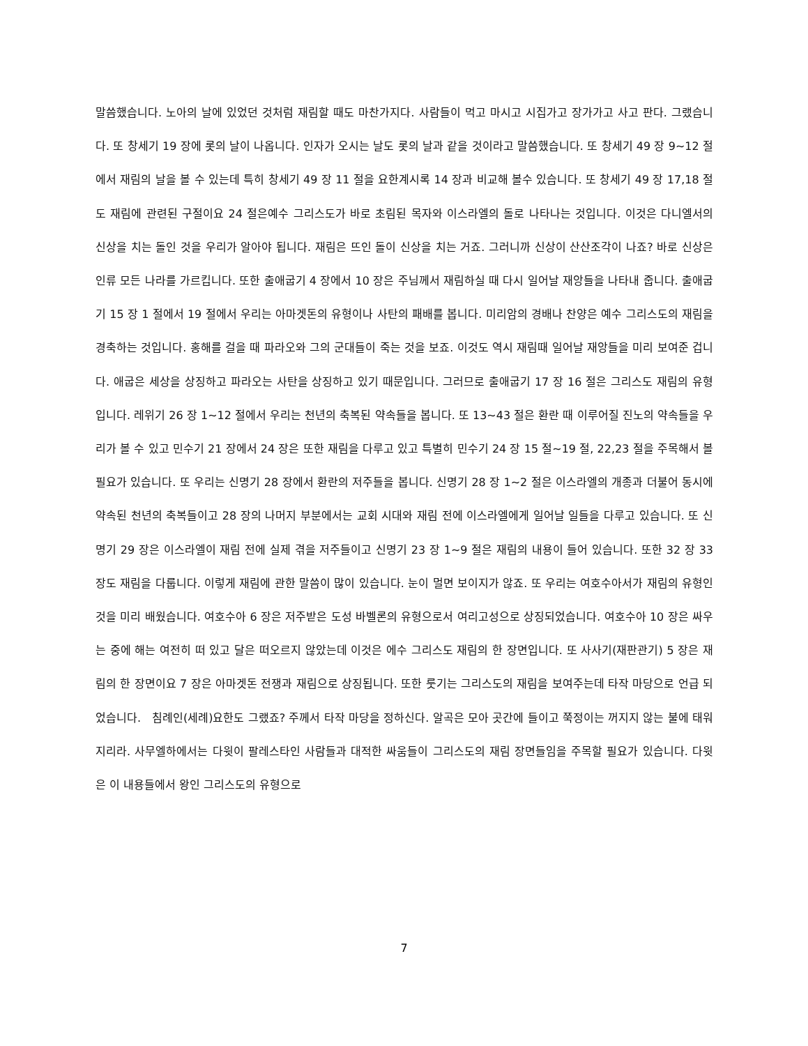말씀했습니다. 노아의 날에 있었던 것처럼 재림할 때도 마찬가지다. 사람들이 먹고 마시고 시집가고 장가가고 사고 판다. 그랬습니다. 또 창세기 19 장에 롯의 날이 나옵니다. 인자가 오시는 날도 롯의 날과 같을 것이라고 말씀했습니다. 또 창세기 49 장 9~12 절에서 재림의 날을 볼 수 있는데 특히 창세기 49 장 11 절을 요한계시록 14 장과 비교해 볼수 있습니다. 또 창세기 49 장 17,18 절도 재림에 관련된 구절이요 24 절은예수 그리스도가 바로 초림된 목자와 이스라엘의 돌로 나타나는 것입니다. 이것은 다니엘서의 신상을 치는 돌인 것을 우리가 알아야 됩니다. 재림은 뜨인 돌이 신상을 치는 거죠. 그러니까 신상이 산산조각이 나죠? 바로 신상은 인류 모든 나라를 가르킵니다. 또한 출애굽기 4 장에서 10 장은 주님께서 재림하실 때 다시 일어날 재앙들을 나타내 줍니다. 출애굽기 15 장 1 절에서 19 절에서 우리는 아마겟돈의 유형이나 사탄의 패배를 봅니다. 미리암의 경배나 찬양은 예수 그리스도의 재림을 경축하는 것입니다. 홍해를 걸을 때 파라오와 그의 군대들이 죽는 것을 보죠. 이것도 역시 재림때 일어날 재앙들을 미리 보여준 겁니다. 애굽은 세상을 상징하고 파라오는 사탄을 상징하고 있기 때문입니다. 그러므로 출애굽기 17 장 16 절은 그리스도 재림의 유형입니다. 레위기 26 장 1~12 절에서 우리는 천년의 축복된 약속들을 봅니다. 또 13~43 절은 환란 때 이루어질 진노의 약속들을 우리가 볼 수 있고 민수기 21 장에서 24 장은 또한 재림을 다루고 있고 특별히 민수기 24 장 15 절~19 절, 22,23 절을 주목해서 볼 필요가 있습니다. 또 우리는 신명기 28 장에서 환란의 저주들을 봅니다. 신명기 28 장 1~2 절은 이스라엘의 개종과 더불어 동시에 약속된 천년의 축복들이고 28 장의 나머지 부분에서는 교회 시대와 재림 전에 이스라엘에게 일어날 일들을 다루고 있습니다. 또 신명기 29 장은 이스라엘이 재림 전에 실제 겪을 저주들이고 신명기 23 장 1~9 절은 재림의 내용이 들어 있습니다. 또한 32 장 33 장도 재림을 다룹니다. 이렇게 재림에 관한 말씀이 많이 있습니다. 눈이 멀면 보이지가 않죠. 또 우리는 여호수아서가 재림의 유형인 것을 미리 배웠습니다. 여호수아 6 장은 저주받은 도성 바벨론의 유형으로서 여리고성으로 상징되었습니다. 여호수아 10 장은 싸우는 중에 해는 여전히 떠 있고 달은 떠오르지 않았는데 이것은 에수 그리스도 재림의 한 장면입니다. 또 사사기(재판관기) 5 장은 재림의 한 장면이요 7 장은 아마겟돈 전쟁과 재림으로 상징됩니다. 또한 룻기는 그리스도의 재림을 보여주는데 타작 마당으로 언급 되었습니다. 침례인(세례)요한도 그랬죠? 주께서 타작 마당을 정하신다. 알곡은 모아 곳간에 들이고 쭉정이는 꺼지지 않는 불에 태워지리라. 사무엘하에서는 다윗이 팔레스타인 사람들과 대적한 싸움들이 그리스도의 재림 장면들임을 주목할 필요가 있습니다. 다윗은 이 내용들에서 왕인 그리스도의 유형으로
7